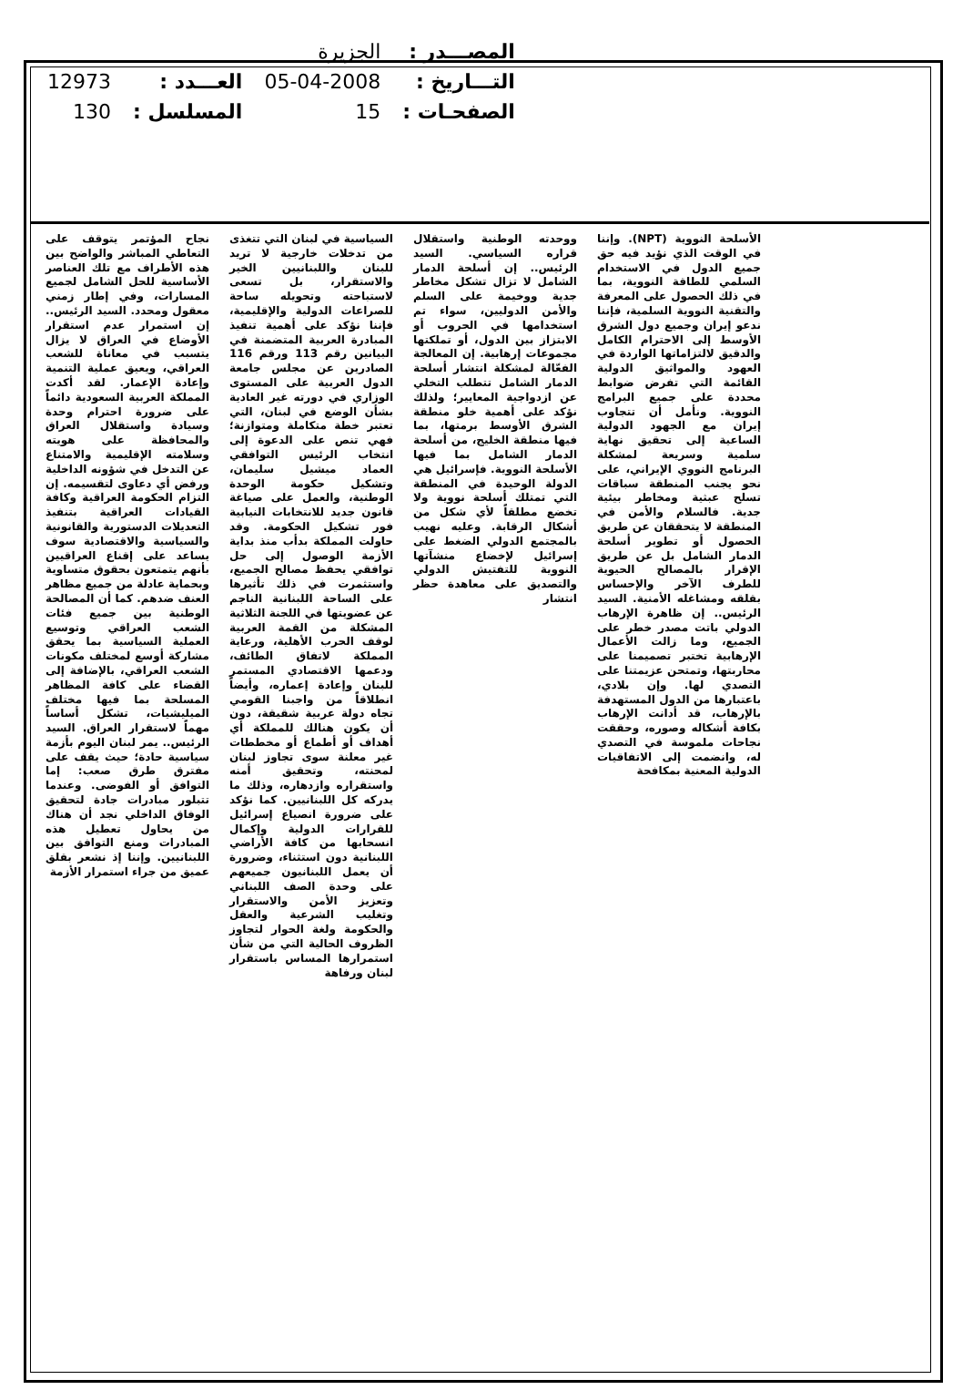| المصـــدر : | الجزيرة | | |
| التـــاريخ : | 05-04-2008 | العـــدد : | 12973 |
| الصفحـات : | 15 | المسلسل : | 130 |
نجاح المؤتمر يتوقف على التعاطي المباشر والواضح بين هذه الأطراف مع تلك العناصر الأساسية للحل الشامل لجميع المسارات، وفي إطار زمني معقول ومحدد. السيد الرئيس.. إن استمرار عدم استقرار الأوضاع في العراق لا يزال يتسبب في معاناة للشعب العراقي، ويعيق عملية التنمية وإعادة الإعمار. لقد أكدت المملكة العربية السعودية دائماً على ضرورة احترام وحدة وسيادة واستقلال العراق والمحافظة على هويته وسلامته الإقليمية والامتناع عن التدخل في شؤونه الداخلية ورفض أي دعاوى لتقسيمه. إن التزام الحكومة العراقية وكافة القيادات العراقية بتنفيذ التعديلات الدستورية والقانونية والسياسية والاقتصادية سوف يساعد على إقناع العراقيين بأنهم يتمتعون بحقوق متساوية وبحماية عادلة من جميع مظاهر العنف ضدهم. كما أن المصالحة الوطنية بين جميع فئات الشعب العراقي وتوسيع العملية السياسية بما يحقق مشاركة أوسع لمختلف مكونات الشعب العراقي، بالإضافة إلى القضاء على كافة المظاهر المسلحة بما فيها مختلف الميليشيات، تشكل أساساً مهماً لاستقرار العراق. السيد الرئيس.. يمر لبنان اليوم بأزمة سياسية حادة؛ حيث يقف على مفترق طرق صعب: إما التوافق أو الفوضى. وعندما تتبلور مبادرات جادة لتحقيق الوفاق الداخلي نجد أن هناك من يحاول تعطيل هذه المبادرات ومنع التوافق بين اللبنانيين. وإننا إذ نشعر بقلق عميق من جراء استمرار الأزمة
السياسية في لبنان التي تتغذى من تدخلات خارجية لا تريد للبنان واللبنانيين الخير والاستقرار، بل تسعى لاستباحته وتحويله ساحة للصراعات الدولية والإقليمية، فإننا نؤكد على أهمية تنفيذ المبادرة العربية المتضمنة في البيانين رقم 113 ورقم 116 الصادرين عن مجلس جامعة الدول العربية على المستوى الوزاري في دورته غير العادية بشأن الوضع في لبنان، التي تعتبر خطة متكاملة ومتوازنة؛ فهي تنص على الدعوة إلى انتخاب الرئيس التوافقي العماد ميشيل سليمان، وتشكيل حكومة الوحدة الوطنية، والعمل على صياغة قانون جديد للانتخابات النيابية فور تشكيل الحكومة. وقد حاولت المملكة بدأب منذ بداية الأزمة الوصول إلى حل توافقي يحفظ مصالح الجميع، واستثمرت في ذلك تأثيرها على الساحة اللبنانية الناجم عن عضويتها في اللجنة الثلاثية المشكلة من القمة العربية لوقف الحرب الأهلية، ورعاية المملكة لاتفاق الطائف، ودعمها الاقتصادي المستمر للبنان وإعادة إعماره، وأيضاً انطلاقاً من واجبنا القومي تجاه دولة عربية شقيقة، دون أن يكون هنالك للمملكة أي أهداف أو أطماع أو مخططات غير معلنة سوى تجاوز لبنان لمحنته، وتحقيق أمنه واستقراره وازدهاره، وذلك ما يدركه كل اللبنانيين. كما نؤكد على ضرورة انصياع إسرائيل للقرارات الدولية وإكمال انسحابها من كافة الأراضي اللبنانية دون استثناء، وضرورة أن يعمل اللبنانيون جميعهم على وحدة الصف اللبناني وتعزيز الأمن والاستقرار وتغليب الشرعية والعقل والحكومة ولغة الحوار لتجاوز الظروف الحالية التي من شأن استمرارها المساس باستقرار لبنان ورفاهة
ووحدته الوطنية واستقلال قراره السياسي. السيد الرئيس.. إن أسلحة الدمار الشامل لا تزال تشكل مخاطر جدية ووخيمة على السلم والأمن الدوليين، سواء تم استخدامها في الحروب أو الابتزاز بين الدول، أو تملكتها مجموعات إرهابية. إن المعالجة الفعّالة لمشكلة انتشار أسلحة الدمار الشامل تتطلب التخلي عن ازدواجية المعايير؛ ولذلك نؤكد على أهمية خلو منطقة الشرق الأوسط برمتها، بما فيها منطقة الخليج، من أسلحة الدمار الشامل بما فيها الأسلحة النووية. فإسرائيل هي الدولة الوحيدة في المنطقة التي تمتلك أسلحة نووية ولا تخضع مطلقاً لأي شكل من أشكال الرقابة. وعليه نهيب بالمجتمع الدولي الضغط على إسرائيل لإخضاع منشآتها النووية للتفتيش الدولي والتصديق على معاهدة حظر انتشار
الأسلحة النووية (NPT). وإننا في الوقت الذي نؤيد فيه حق جميع الدول في الاستخدام السلمي للطاقة النووية، بما في ذلك الحصول على المعرفة والتقنية النووية السلمية، فإننا ندعو إيران وجميع دول الشرق الأوسط إلى الاحترام الكامل والدقيق لالتزاماتها الواردة في العهود والمواثيق الدولية القائمة التي تفرض ضوابط محددة على جميع البرامج النووية. ونأمل أن تتجاوب إيران مع الجهود الدولية الساعية إلى تحقيق نهاية سلمية وسريعة لمشكلة البرنامج النووي الإيراني، على نحو يجنب المنطقة سباقات تسلح عبثية ومخاطر بيئية جدية. فالسلام والأمن في المنطقة لا يتحققان عن طريق الحصول أو تطوير أسلحة الدمار الشامل بل عن طريق الإقرار بالمصالح الحيوية للطرف الآخر والإحساس بقلقه ومشاغله الأمنية. السيد الرئيس.. إن ظاهرة الإرهاب الدولي باتت مصدر خطر على الجميع، وما زالت الأعمال الإرهابية تختبر تصميمنا على محاربتها، وتمتحن عزيمتنا على التصدي لها. وإن بلادي، باعتبارها من الدول المستهدفة بالإرهاب، قد أدانت الإرهاب بكافة أشكاله وصوره، وحققت نجاحات ملموسة في التصدي له، وانضمت إلى الاتفاقيات الدولية المعنية بمكافحة